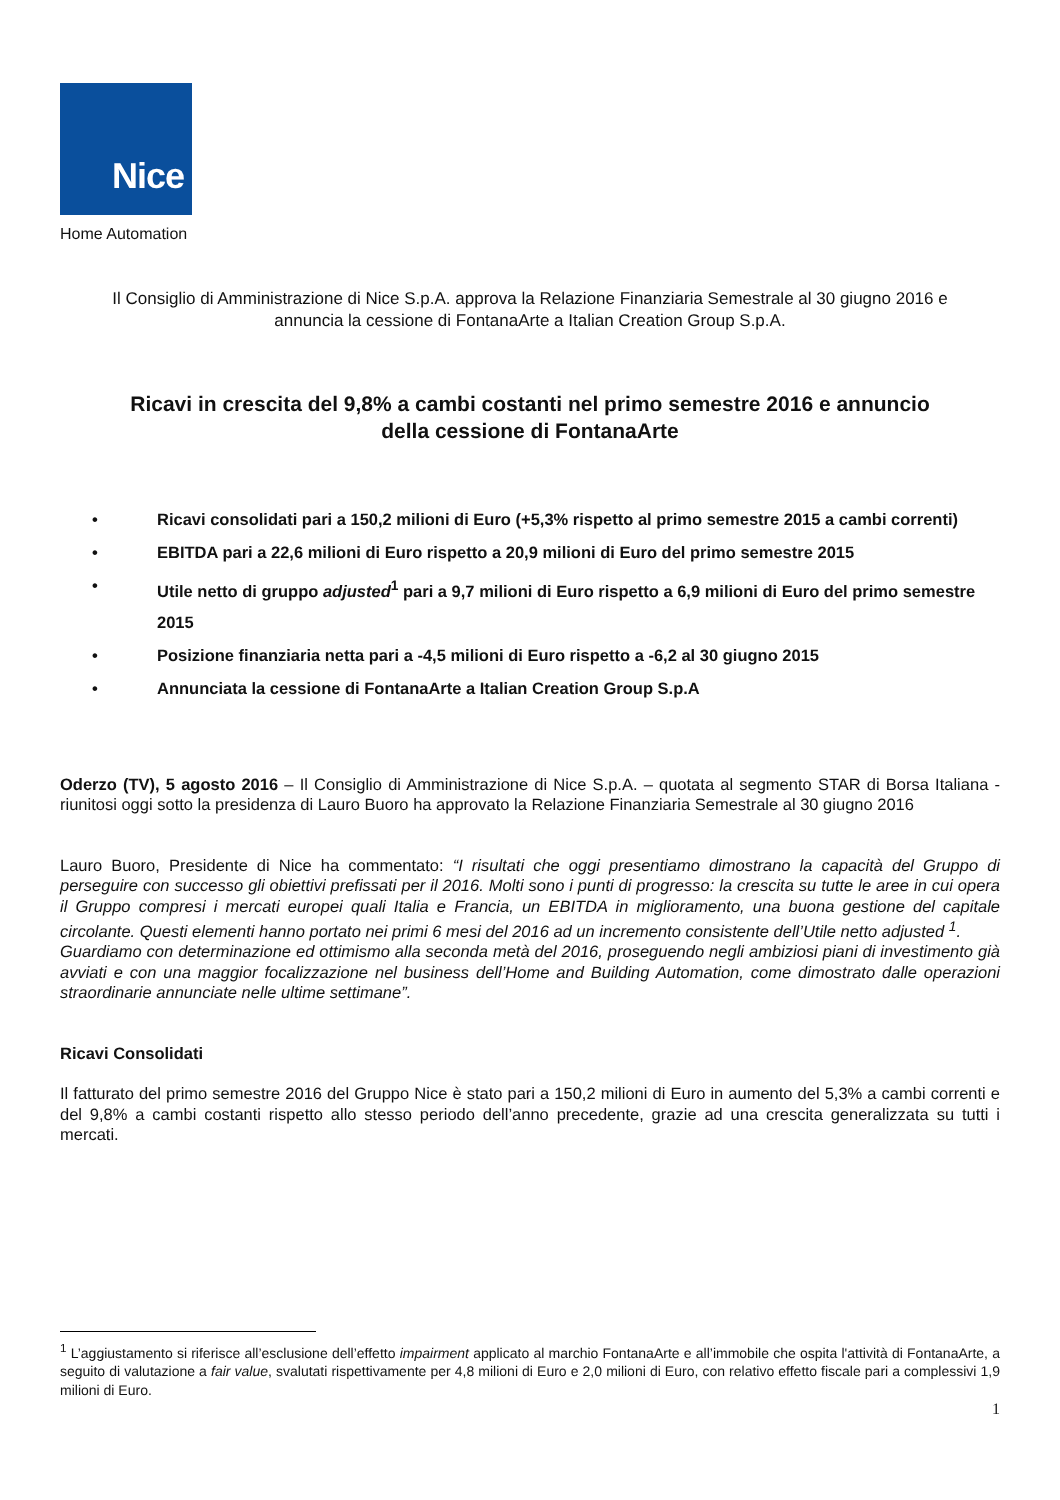Nice
Home Automation
Il Consiglio di Amministrazione di Nice S.p.A. approva la Relazione Finanziaria Semestrale al 30 giugno 2016 e
annuncia la cessione di FontanaArte a Italian Creation Group S.p.A.
Ricavi in crescita del 9,8% a cambi costanti nel primo semestre 2016 e annuncio
della cessione di FontanaArte
• Ricavi consolidati pari a 150,2 milioni di Euro (+5,3% rispetto al primo semestre 2015 a cambi correnti)
• EBITDA pari a 22,6 milioni di Euro rispetto a 20,9 milioni di Euro del primo semestre 2015
• Utile netto di gruppo adjusted<sup>1</sup> pari a 9,7 milioni di Euro rispetto a 6,9 milioni di Euro del primo semestre 2015
• Posizione finanziaria netta pari a -4,5 milioni di Euro rispetto a -6,2 al 30 giugno 2015
• Annunciata la cessione di FontanaArte a Italian Creation Group S.p.A
Oderzo (TV), 5 agosto 2016 – Il Consiglio di Amministrazione di Nice S.p.A. – quotata al segmento STAR di Borsa Italiana - riunitosi oggi sotto la presidenza di Lauro Buoro ha approvato la Relazione Finanziaria Semestrale al 30 giugno 2016
Lauro Buoro, Presidente di Nice ha commentato: “I risultati che oggi presentiamo dimostrano la capacità del Gruppo di perseguire con successo gli obiettivi prefissati per il 2016. Molti sono i punti di progresso: la crescita su tutte le aree in cui opera il Gruppo compresi i mercati europei quali Italia e Francia, un EBITDA in miglioramento, una buona gestione del capitale circolante. Questi elementi hanno portato nei primi 6 mesi del 2016 ad un incremento consistente dell’Utile netto adjusted <sup>1</sup>.
Guardiamo con determinazione ed ottimismo alla seconda metà del 2016, proseguendo negli ambiziosi piani di investimento già avviati e con una maggior focalizzazione nel business dell’Home and Building Automation, come dimostrato dalle operazioni straordinarie annunciate nelle ultime settimane”.
Ricavi Consolidati
Il fatturato del primo semestre 2016 del Gruppo Nice è stato pari a 150,2 milioni di Euro in aumento del 5,3% a cambi correnti e del 9,8% a cambi costanti rispetto allo stesso periodo dell’anno precedente, grazie ad una crescita generalizzata su tutti i mercati.
<sup>1</sup> L’aggiustamento si riferisce all’esclusione dell’effetto impairment applicato al marchio FontanaArte e all’immobile che ospita l'attività di FontanaArte, a seguito di valutazione a fair value, svalutati rispettivamente per 4,8 milioni di Euro e 2,0 milioni di Euro, con relativo effetto fiscale pari a complessivi 1,9 milioni di Euro.
1